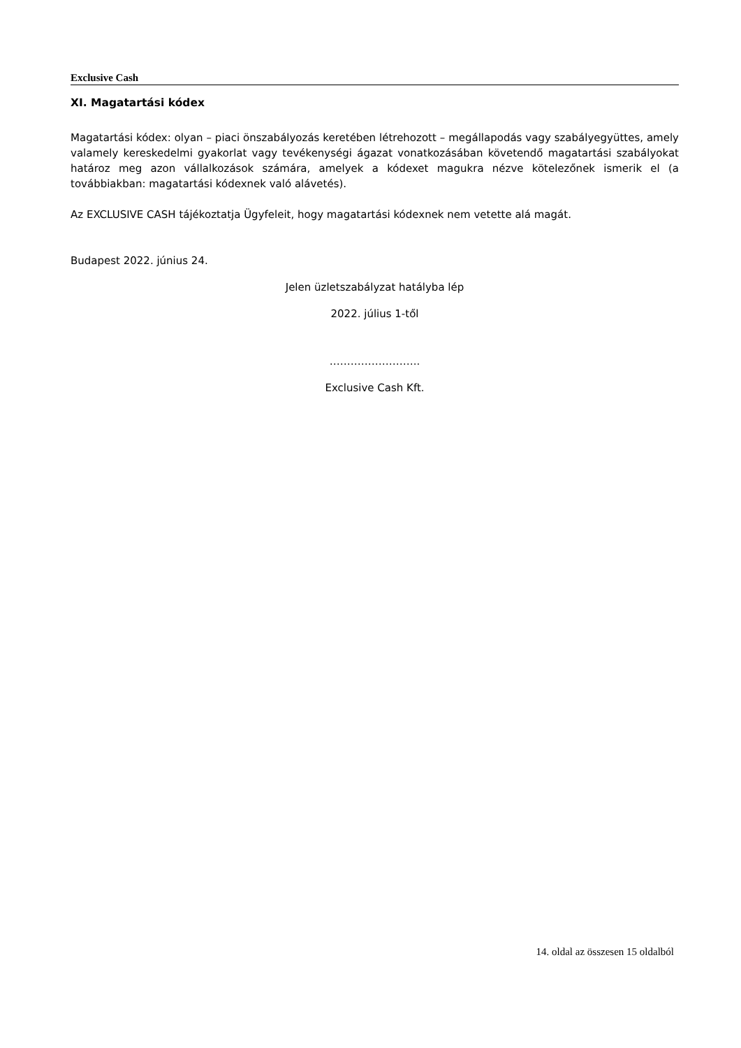Exclusive Cash
XI. Magatartási kódex
Magatartási kódex: olyan – piaci önszabályozás keretében létrehozott – megállapodás vagy szabályegyüttes, amely valamely kereskedelmi gyakorlat vagy tevékenységi ágazat vonatkozásában követendő magatartási szabályokat határoz meg azon vállalkozások számára, amelyek a kódexet magukra nézve kötelezőnek ismerik el (a továbbiakban: magatartási kódexnek való alávetés).
Az EXCLUSIVE CASH tájékoztatja Ügyfeleit, hogy magatartási kódexnek nem vetette alá magát.
Budapest 2022. június 24.
Jelen üzletszabályzat hatályba lép
2022. július 1-től
……………………..
Exclusive Cash Kft.
14. oldal az összesen 15 oldalból